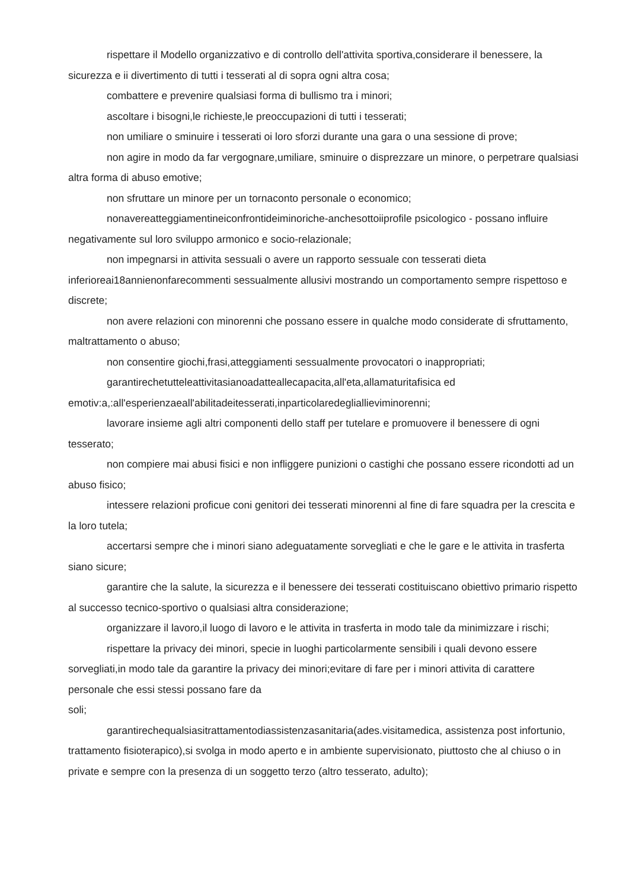rispettare il Modello organizzativo e di controllo dell'attivita sportiva,considerare il benessere, la sicurezza e ii divertimento di tutti i tesserati al di sopra ogni altra cosa;
combattere e prevenire qualsiasi forma di bullismo tra i minori;
ascoltare i bisogni,le richieste,le preoccupazioni di tutti i tesserati;
non umiliare o sminuire i tesserati oi loro sforzi durante una gara o una sessione di prove;
non agire in modo da far vergognare,umiliare, sminuire o disprezzare un minore, o perpetrare qualsiasi altra forma di abuso emotive;
non sfruttare un minore per un tornaconto personale o economico;
nonavereatteggiamentineiconfrontideiminoriche-anchesottoiiprofile psicologico - possano influire negativamente sul loro sviluppo armonico e socio-relazionale;
non impegnarsi in attivita sessuali o avere un rapporto sessuale con tesserati dieta inferioreai18annienonfarecommenti sessualmente allusivi mostrando un comportamento sempre rispettoso e discrete;
non avere relazioni con minorenni che possano essere in qualche modo considerate di sfruttamento, maltrattamento o abuso;
non consentire giochi,frasi,atteggiamenti sessualmente provocatori o inappropriati;
garantirechetutteleattivitasianoadatteallecapacita,all'eta,allamaturitafisica ed emotiv:a,:all'esperienzaeall'abilitadeitesserati,inparticolaredegliallieviminorenni;
lavorare insieme agli altri componenti dello staff per tutelare e promuovere il benessere di ogni tesserato;
non compiere mai abusi fisici e non infliggere punizioni o castighi che possano essere ricondotti ad un abuso fisico;
intessere relazioni proficue coni genitori dei tesserati minorenni al fine di fare squadra per la crescita e la loro tutela;
accertarsi sempre che i minori siano adeguatamente sorvegliati e che le gare e le attivita in trasferta siano sicure;
garantire che la salute, la sicurezza e il benessere dei tesserati costituiscano obiettivo primario rispetto al successo tecnico-sportivo o qualsiasi altra considerazione;
organizzare il lavoro,il luogo di lavoro e le attivita in trasferta in modo tale da minimizzare i rischi;
rispettare la privacy dei minori, specie in luoghi particolarmente sensibili i quali devono essere sorvegliati,in modo tale da garantire la privacy dei minori;evitare di fare per i minori attivita di carattere personale che essi stessi possano fare da
soli;
garantirechequalsiasitrattamentodiassistenzasanitaria(ades.visitamedica, assistenza post infortunio, trattamento fisioterapico),si svolga in modo aperto e in ambiente supervisionato, piuttosto che al chiuso o in private e sempre con la presenza di un soggetto terzo (altro tesserato, adulto);